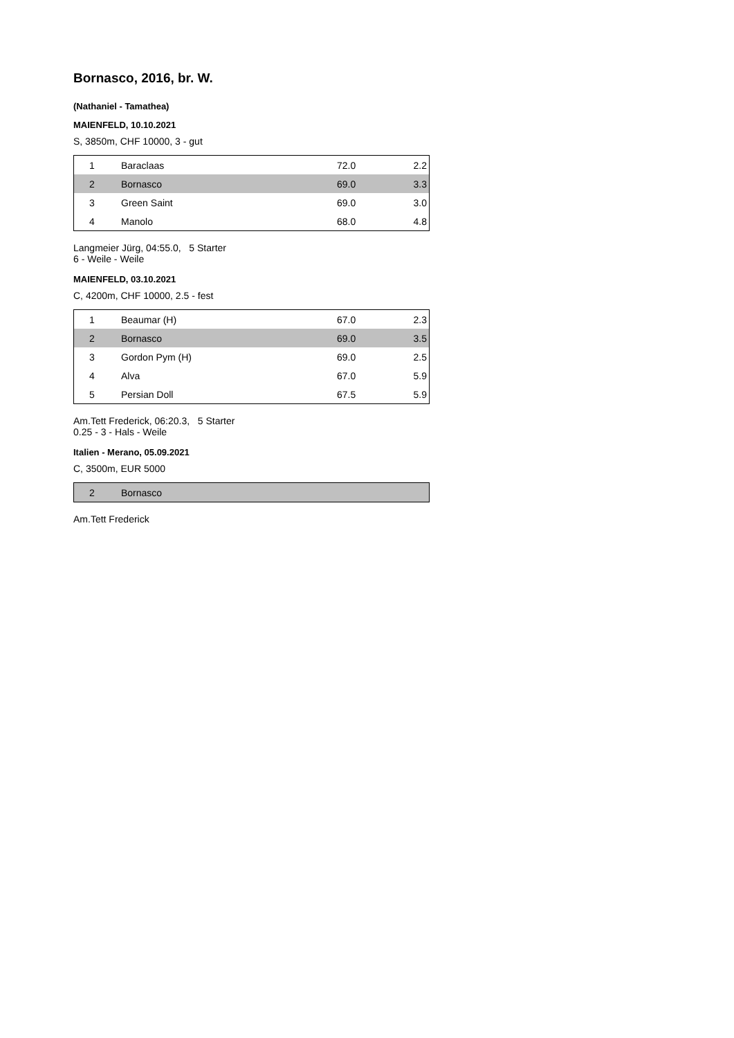Bornasco, 2016, br. W.
(Nathaniel - Tamathea)
MAIENFELD, 10.10.2021
S, 3850m, CHF 10000, 3 - gut
| 1 | Baraclaas | 72.0 | 2.2 |
| 2 | Bornasco | 69.0 | 3.3 |
| 3 | Green Saint | 69.0 | 3.0 |
| 4 | Manolo | 68.0 | 4.8 |
Langmeier Jürg, 04:55.0, 5 Starter
6 - Weile - Weile
MAIENFELD, 03.10.2021
C, 4200m, CHF 10000, 2.5 - fest
| 1 | Beaumar (H) | 67.0 | 2.3 |
| 2 | Bornasco | 69.0 | 3.5 |
| 3 | Gordon Pym (H) | 69.0 | 2.5 |
| 4 | Alva | 67.0 | 5.9 |
| 5 | Persian Doll | 67.5 | 5.9 |
Am.Tett Frederick, 06:20.3, 5 Starter
0.25 - 3 - Hals - Weile
Italien - Merano, 05.09.2021
C, 3500m, EUR 5000
| 2 | Bornasco |
Am.Tett Frederick